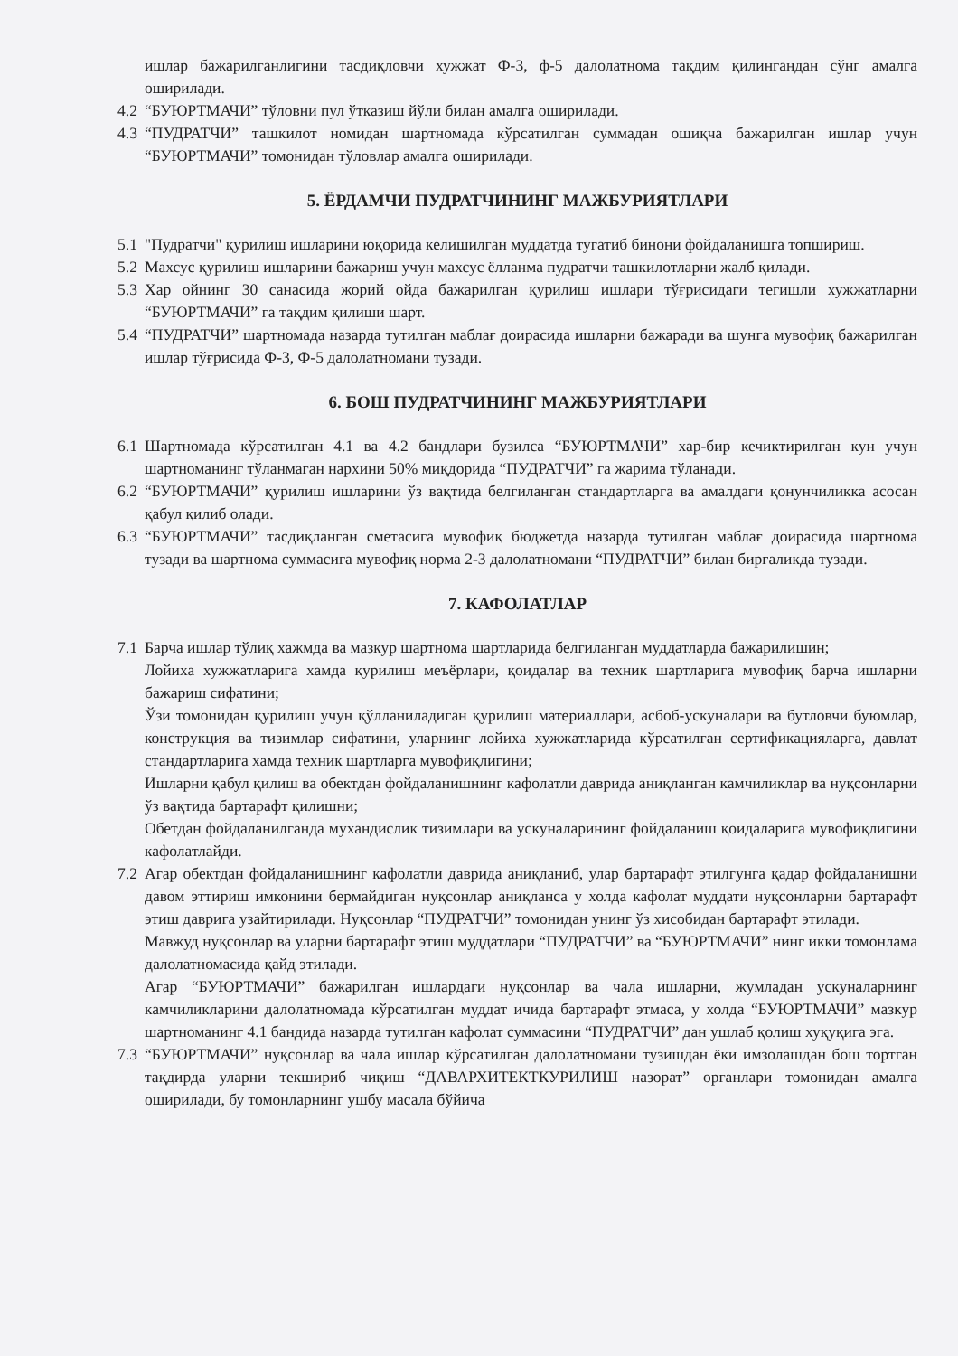ишлар бажарилганлигини тасдиқловчи хужжат Ф-3, ф-5 далолатнома тақдим қилингандан сўнг амалга оширилади.
4.2 “БУЮРТМАЧИ” тўловни пул ўтказиш йўли билан амалга оширилади.
4.3 “ПУДРАТЧИ” ташкилот номидан шартномада кўрсатилган суммадан ошиқча бажарилган ишлар учун “БУЮРТМАЧИ” томонидан тўловлар амалга оширилади.
5. ЁРДАМЧИ ПУДРАТЧИНИНГ МАЖБУРИЯТЛАРИ
5.1 "Пудратчи" қурилиш ишларини юқорида келишилган муддатда тугатиб бинони фойдаланишга топшириш.
5.2 Махсус қурилиш ишларини бажариш учун махсус ёлланма пудратчи ташкилотларни жалб қилади.
5.3 Хар ойнинг 30 санасида жорий ойда бажарилган қурилиш ишлари тўғрисидаги тегишли хужжатларни “БУЮРТМАЧИ” га тақдим қилиши шарт.
5.4 “ПУДРАТЧИ” шартномада назарда тутилган маблағ доирасида ишларни бажаради ва шунга мувофиқ бажарилган ишлар тўғрисида Ф-3, Ф-5 далолатномани тузади.
6. БОШ ПУДРАТЧИНИНГ МАЖБУРИЯТЛАРИ
6.1 Шартномада кўрсатилган 4.1 ва 4.2 бандлари бузилса “БУЮРТМАЧИ” хар-бир кечиктирилган кун учун шартноманинг тўланмаган нархини 50% миқдорида “ПУДРАТЧИ” га жарима тўланади.
6.2 “БУЮРТМАЧИ” қурилиш ишларини ўз вақтида белгиланган стандартларга ва амалдаги қонунчиликка асосан қабул қилиб олади.
6.3 “БУЮРТМАЧИ” тасдиқланган сметасига мувофиқ бюджетда назарда тутилган маблағ доирасида шартнома тузади ва шартнома суммасига мувофиқ норма 2-3 далолатномани “ПУДРАТЧИ” билан биргаликда тузади.
7. КАФОЛАТЛАР
7.1 Барча ишлар тўлиқ хажмда ва мазкур шартнома шартларида белгиланган муддатларда бажарилишин;
Лойиха хужжатларига хамда қурилиш меъёрлари, қоидалар ва техник шартларига мувофиқ барча ишларни бажариш сифатини;
Ўзи томонидан қурилиш учун қўлланиладиган қурилиш материаллари, асбоб-ускуналари ва бутловчи буюмлар, конструкция ва тизимлар сифатини, уларнинг лойиха хужжатларида кўрсатилган сертификацияларга, давлат стандартларига хамда техник шартларга мувофиқлигини;
Ишларни қабул қилиш ва обектдан фойдаланишнинг кафолатли даврида аниқланган камчиликлар ва нуқсонларни ўз вақтида бартарафт қилишни;
Обетдан фойдаланилганда мухандислик тизимлари ва ускуналарининг фойдаланиш қоидаларига мувофиқлигини кафолатлайди.
7.2 Агар обектдан фойдаланишнинг кафолатли даврида аниқланиб, улар бартарафт этилгунга қадар фойдаланишни давом эттириш имконини бермайдиган нуқсонлар аниқланса у холда кафолат муддати нуқсонларни бартарафт этиш даврига узайтирилади. Нуқсонлар “ПУДРАТЧИ” томонидан унинг ўз хисобидан бартарафт этилади.
Мавжуд нуқсонлар ва уларни бартарафт этиш муддатлари “ПУДРАТЧИ” ва “БУЮРТМАЧИ” нинг икки томонлама далолатномасида қайд этилади.
Агар “БУЮРТМАЧИ” бажарилган ишлардаги нуқсонлар ва чала ишларни, жумладан ускуналарнинг камчиликларини далолатномада кўрсатилган муддат ичида бартарафт этмаса, у холда “БУЮРТМАЧИ” мазкур шартноманинг 4.1 бандида назарда тутилган кафолат суммасини “ПУДРАТЧИ” дан ушлаб қолиш хуқуқига эга.
7.3 “БУЮРТМАЧИ” нуқсонлар ва чала ишлар кўрсатилган далолатномани тузишдан ёки имзолашдан бош тортган тақдирда уларни текшириб чиқиш “ДАВАРХИТЕКТКУРИЛИШ назорат” органлари томонидан амалга оширилади, бу томонларнинг ушбу масала бўйича